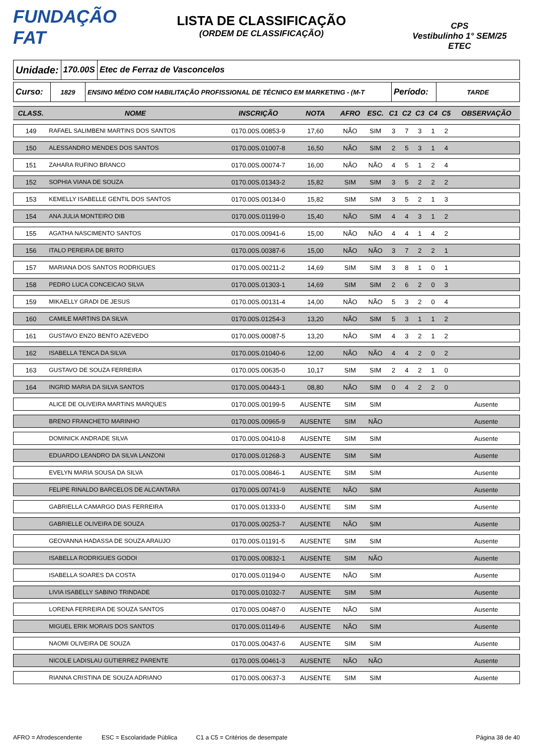FUNDAÇÃO FAT
LISTA DE CLASSIFICAÇÃO
(ORDEM DE CLASSIFICAÇÃO)
CPS
Vestibulinho 1° SEM/25
ETEC
Unidade:
170.00S Etec de Ferraz de Vasconcelos
Curso:
1829 ENSINO MÉDIO COM HABILITAÇÃO PROFISSIONAL DE TÉCNICO EM MARKETING - (M-T
Período:
TARDE
| CLASS. | NOME | INSCRIÇÃO | NOTA | AFRO | ESC. | C1 | C2 | C3 | C4 | C5 | OBSERVAÇÃO |
| --- | --- | --- | --- | --- | --- | --- | --- | --- | --- | --- | --- |
| 149 | RAFAEL SALIMBENI MARTINS DOS SANTOS | 0170.00S.00853-9 | 17,60 | NÃO | SIM | 3 | 7 | 3 | 1 | 2 | |
| 150 | ALESSANDRO MENDES DOS SANTOS | 0170.00S.01007-8 | 16,50 | NÃO | SIM | 2 | 5 | 3 | 1 | 4 | |
| 151 | ZAHARA RUFINO BRANCO | 0170.00S.00074-7 | 16,00 | NÃO | NÃO | 4 | 5 | 1 | 2 | 4 | |
| 152 | SOPHIA VIANA DE SOUZA | 0170.00S.01343-2 | 15,82 | SIM | SIM | 3 | 5 | 2 | 2 | 2 | |
| 153 | KEMELLY ISABELLE GENTIL DOS SANTOS | 0170.00S.00134-0 | 15,82 | SIM | SIM | 3 | 5 | 2 | 1 | 3 | |
| 154 | ANA JULIA MONTEIRO DIB | 0170.00S.01199-0 | 15,40 | NÃO | SIM | 4 | 4 | 3 | 1 | 2 | |
| 155 | AGATHA NASCIMENTO SANTOS | 0170.00S.00941-6 | 15,00 | NÃO | NÃO | 4 | 4 | 1 | 4 | 2 | |
| 156 | ITALO PEREIRA DE BRITO | 0170.00S.00387-6 | 15,00 | NÃO | NÃO | 3 | 7 | 2 | 2 | 1 | |
| 157 | MARIANA DOS SANTOS RODRIGUES | 0170.00S.00211-2 | 14,69 | SIM | SIM | 3 | 8 | 1 | 0 | 1 | |
| 158 | PEDRO LUCA CONCEICAO SILVA | 0170.00S.01303-1 | 14,69 | SIM | SIM | 2 | 6 | 2 | 0 | 3 | |
| 159 | MIKAELLY GRADI DE JESUS | 0170.00S.00131-4 | 14,00 | NÃO | NÃO | 5 | 3 | 2 | 0 | 4 | |
| 160 | CAMILE MARTINS DA SILVA | 0170.00S.01254-3 | 13,20 | NÃO | SIM | 5 | 3 | 1 | 1 | 2 | |
| 161 | GUSTAVO ENZO BENTO AZEVEDO | 0170.00S.00087-5 | 13,20 | NÃO | SIM | 4 | 3 | 2 | 1 | 2 | |
| 162 | ISABELLA TENCA DA SILVA | 0170.00S.01040-6 | 12,00 | NÃO | NÃO | 4 | 4 | 2 | 0 | 2 | |
| 163 | GUSTAVO DE SOUZA FERREIRA | 0170.00S.00635-0 | 10,17 | SIM | SIM | 2 | 4 | 2 | 1 | 0 | |
| 164 | INGRID MARIA DA SILVA SANTOS | 0170.00S.00443-1 | 08,80 | NÃO | SIM | 0 | 4 | 2 | 2 | 0 | |
| | ALICE DE OLIVEIRA MARTINS MARQUES | 0170.00S.00199-5 | AUSENTE | SIM | SIM | | | | | | Ausente |
| | BRENO FRANCHETO MARINHO | 0170.00S.00965-9 | AUSENTE | SIM | NÃO | | | | | | Ausente |
| | DOMINICK ANDRADE SILVA | 0170.00S.00410-8 | AUSENTE | SIM | SIM | | | | | | Ausente |
| | EDUARDO LEANDRO DA SILVA LANZONI | 0170.00S.01268-3 | AUSENTE | SIM | SIM | | | | | | Ausente |
| | EVELYN MARIA SOUSA DA SILVA | 0170.00S.00846-1 | AUSENTE | SIM | SIM | | | | | | Ausente |
| | FELIPE RINALDO BARCELOS DE ALCANTARA | 0170.00S.00741-9 | AUSENTE | NÃO | SIM | | | | | | Ausente |
| | GABRIELLA CAMARGO DIAS FERREIRA | 0170.00S.01333-0 | AUSENTE | SIM | SIM | | | | | | Ausente |
| | GABRIELLE OLIVEIRA DE SOUZA | 0170.00S.00253-7 | AUSENTE | NÃO | SIM | | | | | | Ausente |
| | GEOVANNA HADASSA DE SOUZA ARAUJO | 0170.00S.01191-5 | AUSENTE | SIM | SIM | | | | | | Ausente |
| | ISABELLA RODRIGUES GODOI | 0170.00S.00832-1 | AUSENTE | SIM | NÃO | | | | | | Ausente |
| | ISABELLA SOARES DA COSTA | 0170.00S.01194-0 | AUSENTE | NÃO | SIM | | | | | | Ausente |
| | LIVIA ISABELLY SABINO TRINDADE | 0170.00S.01032-7 | AUSENTE | SIM | SIM | | | | | | Ausente |
| | LORENA FERREIRA DE SOUZA SANTOS | 0170.00S.00487-0 | AUSENTE | NÃO | SIM | | | | | | Ausente |
| | MIGUEL ERIK MORAIS DOS SANTOS | 0170.00S.01149-6 | AUSENTE | NÃO | SIM | | | | | | Ausente |
| | NAOMI OLIVEIRA DE SOUZA | 0170.00S.00437-6 | AUSENTE | SIM | SIM | | | | | | Ausente |
| | NICOLE LADISLAU GUTIERREZ PARENTE | 0170.00S.00461-3 | AUSENTE | NÃO | NÃO | | | | | | Ausente |
| | RIANNA CRISTINA DE SOUZA ADRIANO | 0170.00S.00637-3 | AUSENTE | SIM | SIM | | | | | | Ausente |
AFRO = Afrodescendente ESC = Escolaridade Pública C1 a C5 = Critérios de desempate Página 38 de 40